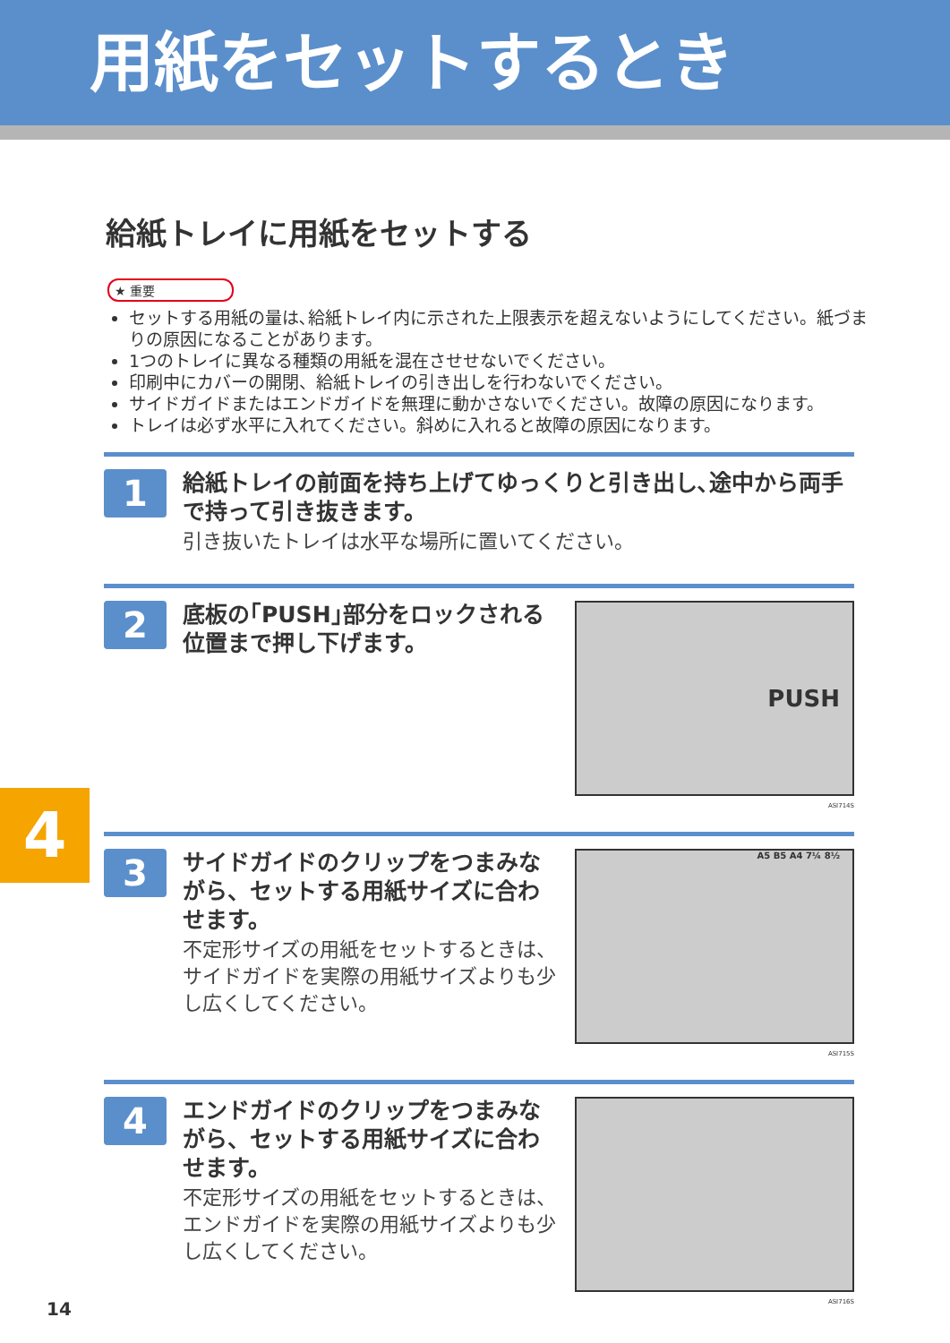用紙をセットするとき
給紙トレイに用紙をセットする
★ 重要
セットする用紙の量は､給紙トレイ内に示された上限表示を超えないようにしてください。紙づまりの原因になることがあります。
1つのトレイに異なる種類の用紙を混在させせないでください。
印刷中にカバーの開閉、給紙トレイの引き出しを行わないでください。
サイドガイドまたはエンドガイドを無理に動かさないでください。故障の原因になります。
トレイは必ず水平に入れてください。斜めに入れると故障の原因になります。
1
給紙トレイの前面を持ち上げてゆっくりと引き出し､途中から両手で持って引き抜きます。
引き抜いたトレイは水平な場所に置いてください。
2
底板の｢PUSH｣部分をロックされる位置まで押し下げます。
PUSH
ASI714S
3
サイドガイドのクリップをつまみながら、セットする用紙サイズに合わせます。
不定形サイズの用紙をセットするときは、サイドガイドを実際の用紙サイズよりも少し広くしてください。
A5 B5 A4 7¼ 8½
ASI715S
4
エンドガイドのクリップをつまみながら、セットする用紙サイズに合わせます。
不定形サイズの用紙をセットするときは、エンドガイドを実際の用紙サイズよりも少し広くしてください。
ASI716S
4
14